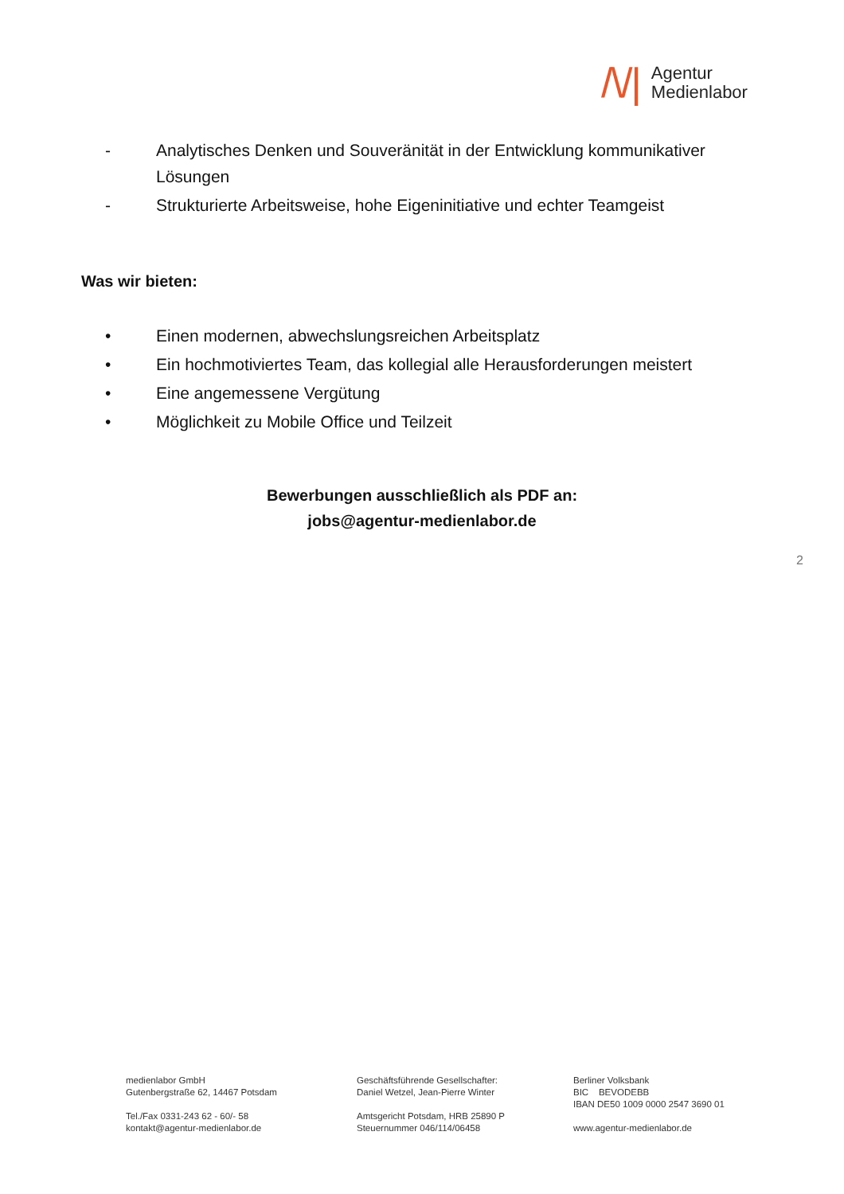/\/|
Agentur
Medienlabor
- Analytisches Denken und Souveränität in der Entwicklung kommunikativer Lösungen
- Strukturierte Arbeitsweise, hohe Eigeninitiative und echter Teamgeist
Was wir bieten:
• Einen modernen, abwechslungsreichen Arbeitsplatz
• Ein hochmotiviertes Team, das kollegial alle Herausforderungen meistert
• Eine angemessene Vergütung
• Möglichkeit zu Mobile Office und Teilzeit
Bewerbungen ausschließlich als PDF an:
jobs@agentur-medienlabor.de
2
medienlabor GmbH
Gutenbergstraße 62, 14467 Potsdam
Tel./Fax 0331-243 62 - 60/- 58
kontakt@agentur-medienlabor.de
Geschäftsführende Gesellschafter:
Daniel Wetzel, Jean-Pierre Winter
Amtsgericht Potsdam, HRB 25890 P
Steuernummer 046/114/06458
Berliner Volksbank
BIC BEVODEBB
IBAN DE50 1009 0000 2547 3690 01
www.agentur-medienlabor.de